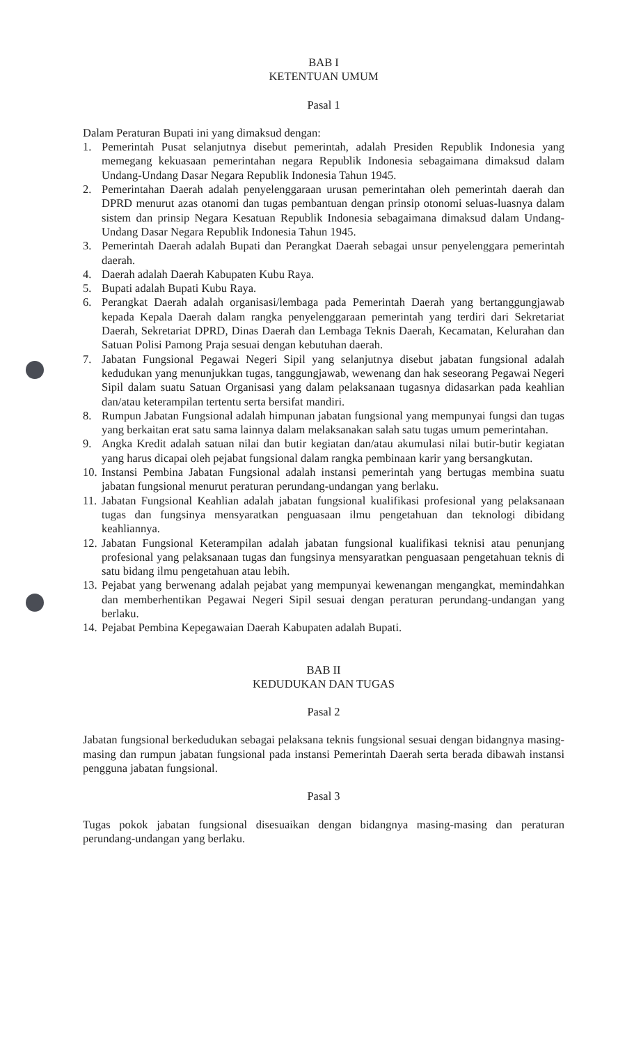BAB I
KETENTUAN UMUM
Pasal 1
Dalam Peraturan Bupati ini yang dimaksud dengan:
1. Pemerintah Pusat selanjutnya disebut pemerintah, adalah Presiden Republik Indonesia yang memegang kekuasaan pemerintahan negara Republik Indonesia sebagaimana dimaksud dalam Undang-Undang Dasar Negara Republik Indonesia Tahun 1945.
2. Pemerintahan Daerah adalah penyelenggaraan urusan pemerintahan oleh pemerintah daerah dan DPRD menurut azas otanomi dan tugas pembantuan dengan prinsip otonomi seluas-luasnya dalam sistem dan prinsip Negara Kesatuan Republik Indonesia sebagaimana dimaksud dalam Undang-Undang Dasar Negara Republik Indonesia Tahun 1945.
3. Pemerintah Daerah adalah Bupati dan Perangkat Daerah sebagai unsur penyelenggara pemerintah daerah.
4. Daerah adalah Daerah Kabupaten Kubu Raya.
5. Bupati adalah Bupati Kubu Raya.
6. Perangkat Daerah adalah organisasi/lembaga pada Pemerintah Daerah yang bertanggungjawab kepada Kepala Daerah dalam rangka penyelenggaraan pemerintah yang terdiri dari Sekretariat Daerah, Sekretariat DPRD, Dinas Daerah dan Lembaga Teknis Daerah, Kecamatan, Kelurahan dan Satuan Polisi Pamong Praja sesuai dengan kebutuhan daerah.
7. Jabatan Fungsional Pegawai Negeri Sipil yang selanjutnya disebut jabatan fungsional adalah kedudukan yang menunjukkan tugas, tanggungjawab, wewenang dan hak seseorang Pegawai Negeri Sipil dalam suatu Satuan Organisasi yang dalam pelaksanaan tugasnya didasarkan pada keahlian dan/atau keterampilan tertentu serta bersifat mandiri.
8. Rumpun Jabatan Fungsional adalah himpunan jabatan fungsional yang mempunyai fungsi dan tugas yang berkaitan erat satu sama lainnya dalam melaksanakan salah satu tugas umum pemerintahan.
9. Angka Kredit adalah satuan nilai dan butir kegiatan dan/atau akumulasi nilai butir-butir kegiatan yang harus dicapai oleh pejabat fungsional dalam rangka pembinaan karir yang bersangkutan.
10. Instansi Pembina Jabatan Fungsional adalah instansi pemerintah yang bertugas membina suatu jabatan fungsional menurut peraturan perundang-undangan yang berlaku.
11. Jabatan Fungsional Keahlian adalah jabatan fungsional kualifikasi profesional yang pelaksanaan tugas dan fungsinya mensyaratkan penguasaan ilmu pengetahuan dan teknologi dibidang keahliannya.
12. Jabatan Fungsional Keterampilan adalah jabatan fungsional kualifikasi teknisi atau penunjang profesional yang pelaksanaan tugas dan fungsinya mensyaratkan penguasaan pengetahuan teknis di satu bidang ilmu pengetahuan atau lebih.
13. Pejabat yang berwenang adalah pejabat yang mempunyai kewenangan mengangkat, memindahkan dan memberhentikan Pegawai Negeri Sipil sesuai dengan peraturan perundang-undangan yang berlaku.
14. Pejabat Pembina Kepegawaian Daerah Kabupaten adalah Bupati.
BAB II
KEDUDUKAN DAN TUGAS
Pasal 2
Jabatan fungsional berkedudukan sebagai pelaksana teknis fungsional sesuai dengan bidangnya masing-masing dan rumpun jabatan fungsional pada instansi Pemerintah Daerah serta berada dibawah instansi pengguna jabatan fungsional.
Pasal 3
Tugas pokok jabatan fungsional disesuaikan dengan bidangnya masing-masing dan peraturan perundang-undangan yang berlaku.